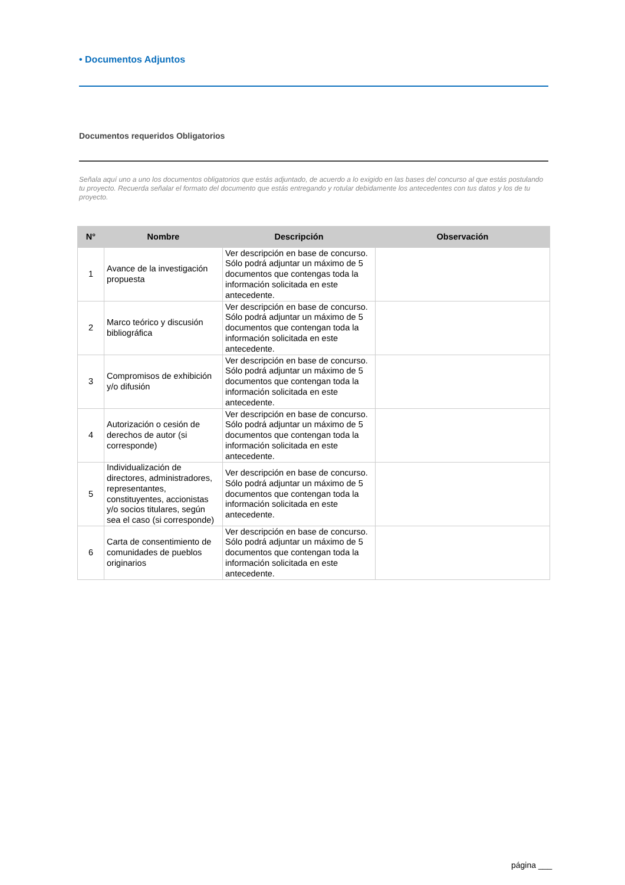• Documentos Adjuntos
Documentos requeridos Obligatorios
Señala aquí uno a uno los documentos obligatorios que estás adjuntado, de acuerdo a lo exigido en las bases del concurso al que estás postulando tu proyecto. Recuerda señalar el formato del documento que estás entregando y rotular debidamente los antecedentes con tus datos y los de tu proyecto.
| N° | Nombre | Descripción | Observación |
| --- | --- | --- | --- |
| 1 | Avance de la investigación propuesta | Ver descripción en base de concurso. Sólo podrá adjuntar un máximo de 5 documentos que contengas toda la información solicitada en este antecedente. | |
| 2 | Marco teórico y discusión bibliográfica | Ver descripción en base de concurso. Sólo podrá adjuntar un máximo de 5 documentos que contengan toda la información solicitada en este antecedente. | |
| 3 | Compromisos de exhibición y/o difusión | Ver descripción en base de concurso. Sólo podrá adjuntar un máximo de 5 documentos que contengan toda la información solicitada en este antecedente. | |
| 4 | Autorización o cesión de derechos de autor (si corresponde) | Ver descripción en base de concurso. Sólo podrá adjuntar un máximo de 5 documentos que contengan toda la información solicitada en este antecedente. | |
| 5 | Individualización de directores, administradores, representantes, constituyentes, accionistas y/o socios titulares, según sea el caso (si corresponde) | Ver descripción en base de concurso. Sólo podrá adjuntar un máximo de 5 documentos que contengan toda la información solicitada en este antecedente. | |
| 6 | Carta de consentimiento de comunidades de pueblos originarios | Ver descripción en base de concurso. Sólo podrá adjuntar un máximo de 5 documentos que contengan toda la información solicitada en este antecedente. | |
página ___